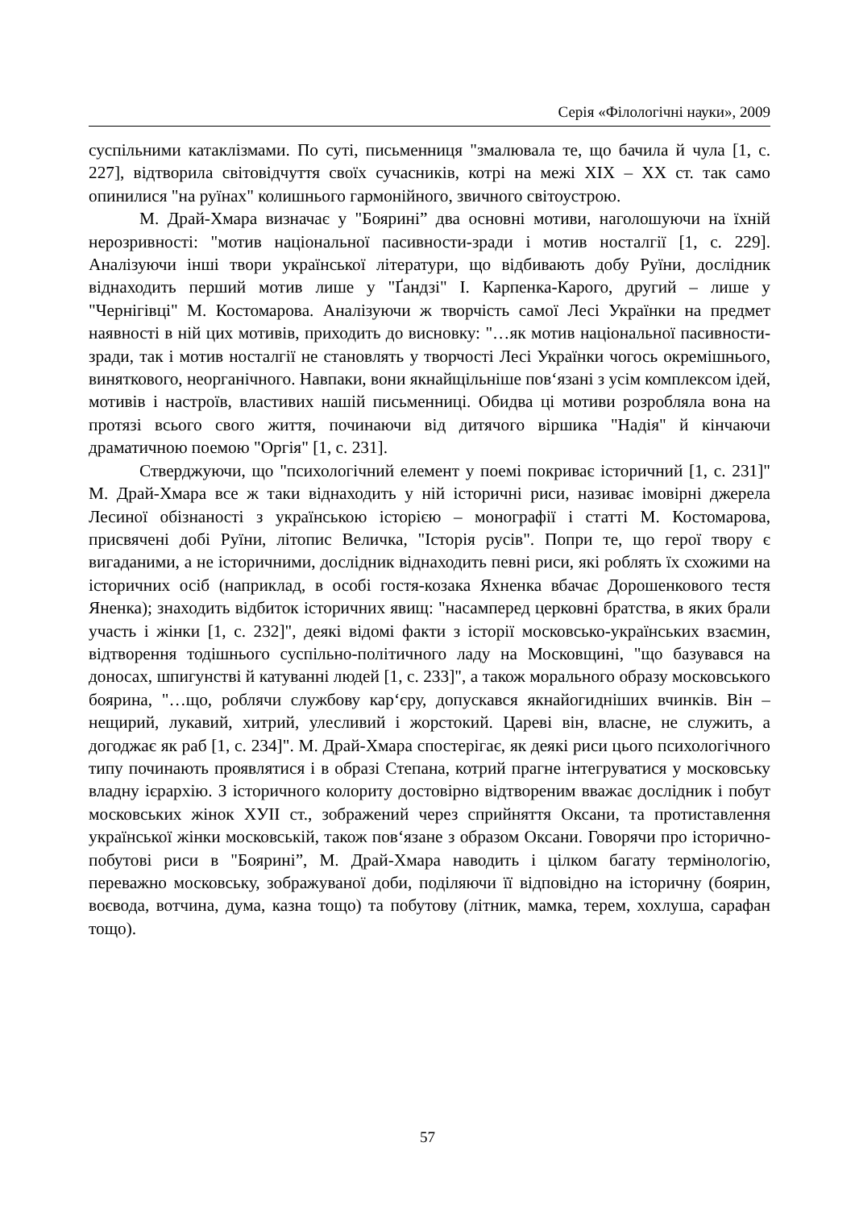Серія «Філологічні науки», 2009
суспільними катаклізмами. По суті, письменниця "змалювала те, що бачила й чула [1, с. 227], відтворила світовідчуття своїх сучасників, котрі на межі XIX – XX ст. так само опинилися "на руїнах" колишнього гармонійного, звичного світоустрою.
М. Драй-Хмара визначає у "Бояриніˮ два основні мотиви, наголошуючи на їхній нерозривності: "мотив національної пасивности-зради і мотив носталгії [1, с. 229]. Аналізуючи інші твори української літератури, що відбивають добу Руїни, дослідник віднаходить перший мотив лише у "Ґандзі" І. Карпенка-Карого, другий – лише у "Чернігівці" М. Костомарова. Аналізуючи ж творчість самої Лесі Українки на предмет наявності в ній цих мотивів, приходить до висновку: "…як мотив національної пасивности-зради, так і мотив носталгії не становлять у творчості Лесі Українки чогось окремішнього, виняткового, неорганічного. Навпаки, вони якнайщільніше пов‘язані з усім комплексом ідей, мотивів і настроїв, властивих нашій письменниці. Обидва ці мотиви розробляла вона на протязі всього свого життя, починаючи від дитячого віршика "Надія" й кінчаючи драматичною поемою "Оргія" [1, с. 231].
Стверджуючи, що "психологічний елемент у поемі покриває історичний [1, с. 231]" М. Драй-Хмара все ж таки віднаходить у ній історичні риси, називає імовірні джерела Лесиної обізнаності з українською історією – монографії і статті М. Костомарова, присвячені добі Руїни, літопис Величка, "Історія русів". Попри те, що герої твору є вигаданими, а не історичними, дослідник віднаходить певні риси, які роблять їх схожими на історичних осіб (наприклад, в особі гостя-козака Яхненка вбачає Дорошенкового тестя Яненка); знаходить відбиток історичних явищ: "насамперед церковні братства, в яких брали участь і жінки [1, с. 232]", деякі відомі факти з історії московсько-українських взаємин, відтворення тодішнього суспільно-політичного ладу на Московщині, "що базувався на доносах, шпигунстві й катуванні людей [1, с. 233]", а також морального образу московського боярина, "…що, роблячи службову кар‘єру, допускався якнайогидніших вчинків. Він – нещирий, лукавий, хитрий, улесливий і жорстокий. Цареві він, власне, не служить, а догоджає як раб [1, с. 234]". М. Драй-Хмара спостерігає, як деякі риси цього психологічного типу починають проявлятися і в образі Степана, котрий прагне інтегруватися у московську владну ієрархію. З історичного колориту достовірно відтвореним вважає дослідник і побут московських жінок XУІІ ст., зображений через сприйняття Оксани, та протиставлення української жінки московській, також пов‘язане з образом Оксани. Говорячи про історично-побутові риси в "Бояриніˮ, М. Драй-Хмара наводить і цілком багату термінологію, переважно московську, зображуваної доби, поділяючи її відповідно на історичну (боярин, воєвода, вотчина, дума, казна тощо) та побутову (літник, мамка, терем, хохлуша, сарафан тощо).
57